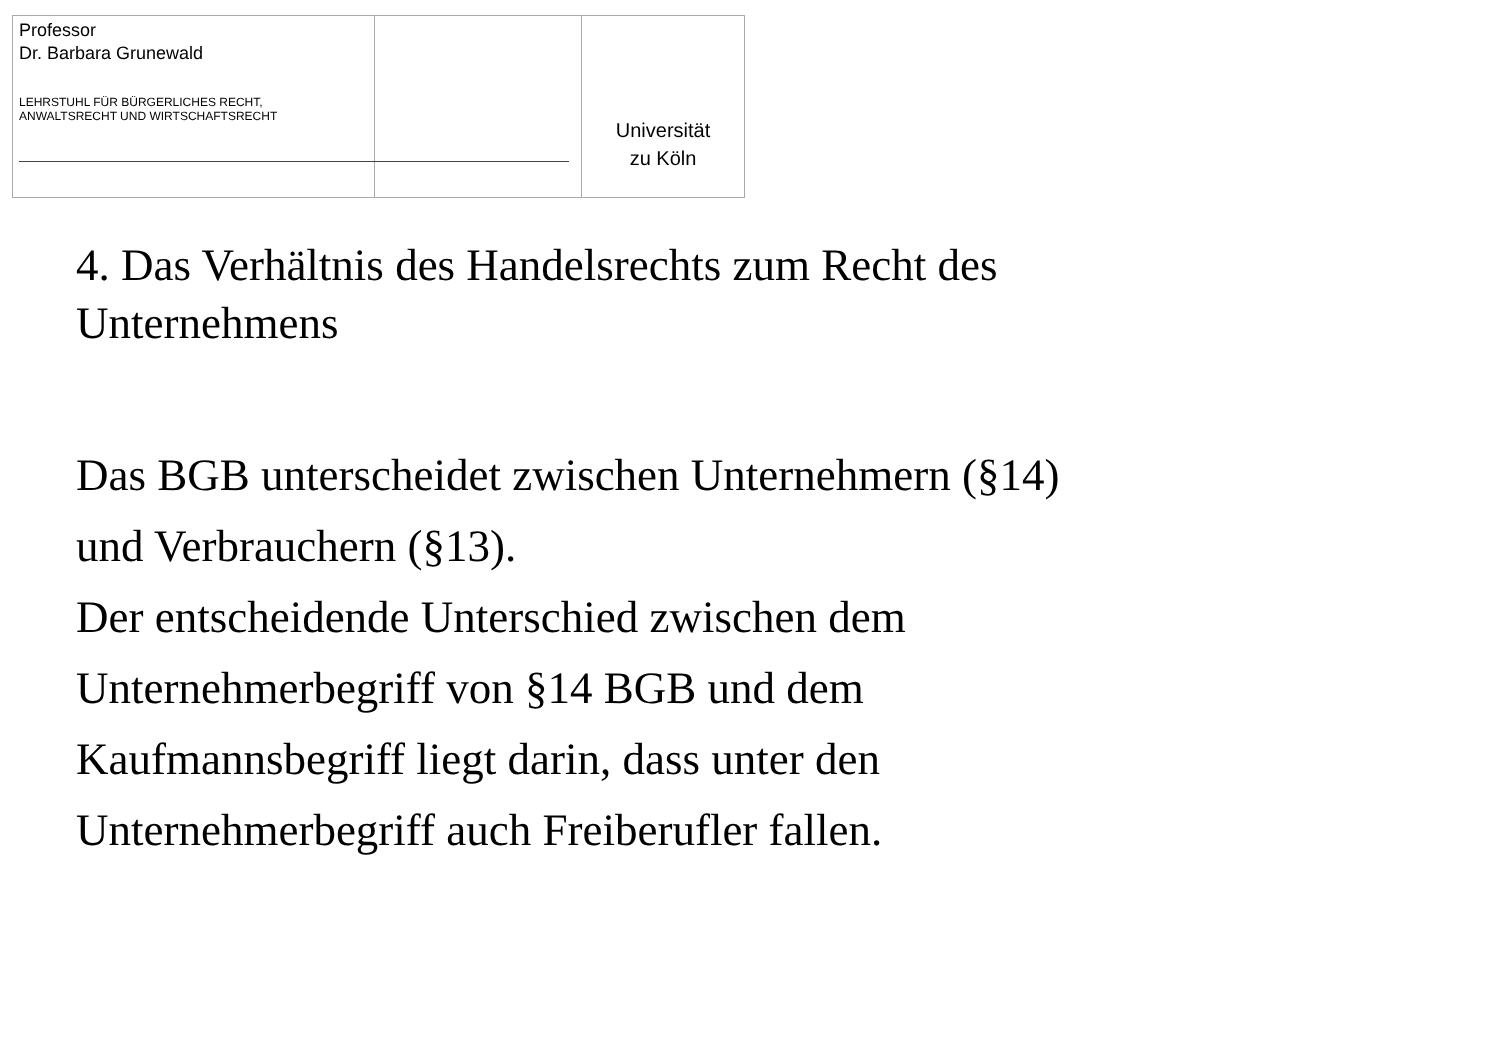Professor
Dr. Barbara Grunewald
LEHRSTUHL FÜR BÜRGERLICHES RECHT,
ANWALTSRECHT UND WIRTSCHAFTSRECHT
Universität
zu Köln
4. Das Verhältnis des Handelsrechts zum Recht des
Unternehmens
Das BGB unterscheidet zwischen Unternehmern (§14)
und Verbrauchern (§13).
Der entscheidende Unterschied zwischen dem
Unternehmerbegriff von §14 BGB und dem
Kaufmannsbegriff liegt darin, dass unter den
Unternehmerbegriff auch Freiberufler fallen.